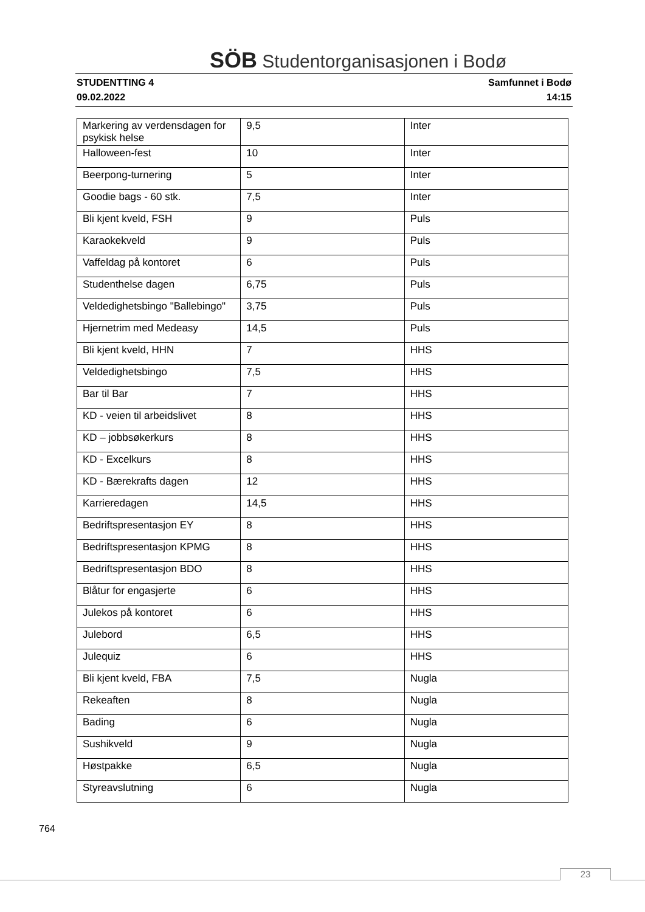SÖB Studentorganisasjonen i Bodø
STUDENTTING 4
09.02.2022
Samfunnet i Bodø
14:15
| Markering av verdensdagen for psykisk helse | 9,5 | Inter |
| Halloween-fest | 10 | Inter |
| Beerpong-turnering | 5 | Inter |
| Goodie bags - 60 stk. | 7,5 | Inter |
| Bli kjent kveld, FSH | 9 | Puls |
| Karaokekveld | 9 | Puls |
| Vaffeldag på kontoret | 6 | Puls |
| Studenthelse dagen | 6,75 | Puls |
| Veldedighetsbingo "Ballebingo" | 3,75 | Puls |
| Hjernetrim med Medeasy | 14,5 | Puls |
| Bli kjent kveld, HHN | 7 | HHS |
| Veldedighetsbingo | 7,5 | HHS |
| Bar til Bar | 7 | HHS |
| KD - veien til arbeidslivet | 8 | HHS |
| KD – jobbsøkerkurs | 8 | HHS |
| KD - Excelkurs | 8 | HHS |
| KD - Bærekrafts dagen | 12 | HHS |
| Karrieredagen | 14,5 | HHS |
| Bedriftspresentasjon EY | 8 | HHS |
| Bedriftspresentasjon KPMG | 8 | HHS |
| Bedriftspresentasjon BDO | 8 | HHS |
| Blåtur for engasjerte | 6 | HHS |
| Julekos på kontoret | 6 | HHS |
| Julebord | 6,5 | HHS |
| Julequiz | 6 | HHS |
| Bli kjent kveld, FBA | 7,5 | Nugla |
| Rekeaften | 8 | Nugla |
| Bading | 6 | Nugla |
| Sushikveld | 9 | Nugla |
| Høstpakke | 6,5 | Nugla |
| Styreavslutning | 6 | Nugla |
764
23